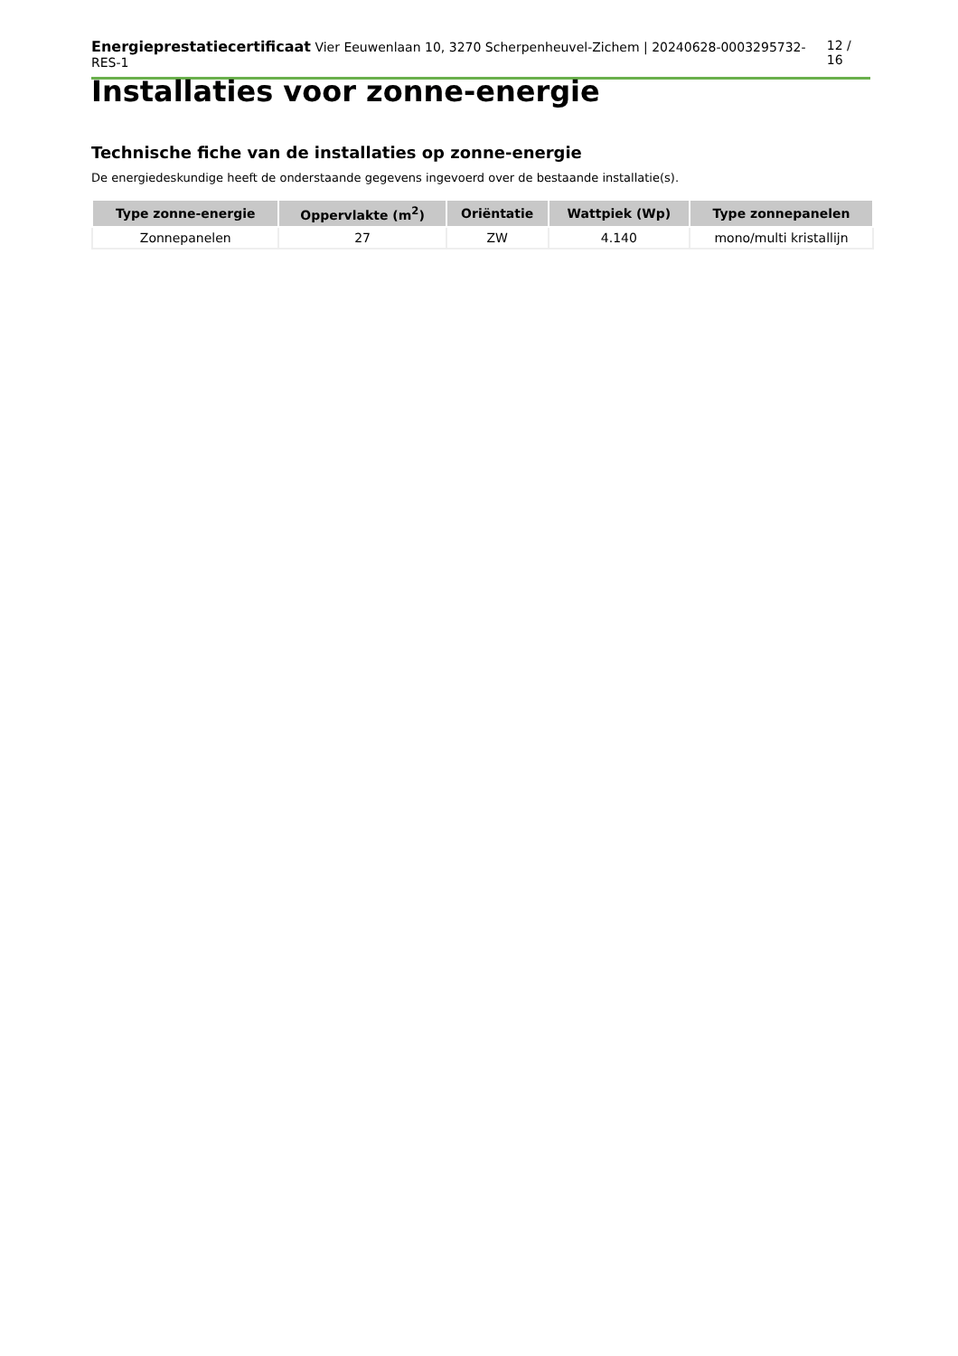Energieprestatiecertificaat Vier Eeuwenlaan 10, 3270 Scherpenheuvel-Zichem | 20240628-0003295732-RES-1 12 / 16
Installaties voor zonne-energie
Technische fiche van de installaties op zonne-energie
De energiedeskundige heeft de onderstaande gegevens ingevoerd over de bestaande installatie(s).
| Type zonne-energie | Oppervlakte (m<sup>2</sup>) | Oriëntatie | Wattpiek (Wp) | Type zonnepanelen |
| --- | --- | --- | --- | --- |
| Zonnepanelen | 27 | ZW | 4.140 | mono/multi kristallijn |